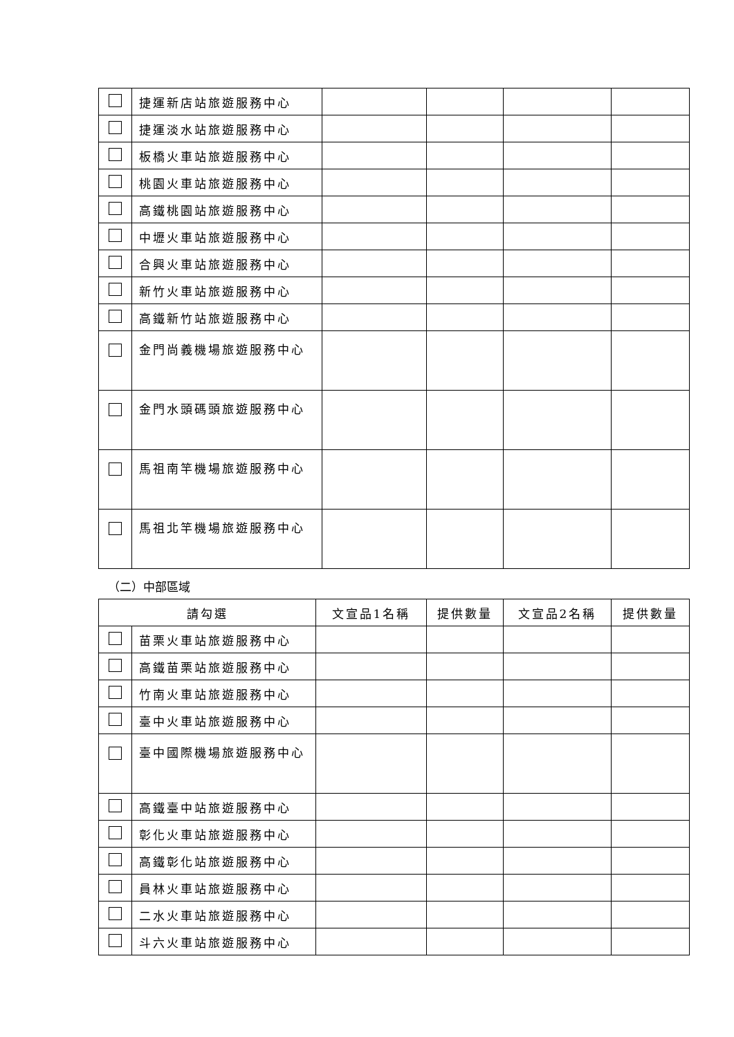| | 捷運新店站旅遊服務中心 | | | | |
| | 捷運淡水站旅遊服務中心 | | | | |
| | 板橋火車站旅遊服務中心 | | | | |
| | 桃園火車站旅遊服務中心 | | | | |
| | 高鐵桃園站旅遊服務中心 | | | | |
| | 中壢火車站旅遊服務中心 | | | | |
| | 合興火車站旅遊服務中心 | | | | |
| | 新竹火車站旅遊服務中心 | | | | |
| | 高鐵新竹站旅遊服務中心 | | | | |
| | 金門尚義機場旅遊服務中心 | | | | |
| | 金門水頭碼頭旅遊服務中心 | | | | |
| | 馬祖南竿機場旅遊服務中心 | | | | |
| | 馬祖北竿機場旅遊服務中心 | | | | |
（二）中部區域
| 請勾選 | | 文宣品1名稱 | 提供數量 | 文宣品2名稱 | 提供數量 |
| --- | --- | --- | --- | --- | --- |
| | 苗栗火車站旅遊服務中心 | | | | |
| | 高鐵苗栗站旅遊服務中心 | | | | |
| | 竹南火車站旅遊服務中心 | | | | |
| | 臺中火車站旅遊服務中心 | | | | |
| | 臺中國際機場旅遊服務中心 | | | | |
| | 高鐵臺中站旅遊服務中心 | | | | |
| | 彰化火車站旅遊服務中心 | | | | |
| | 高鐵彰化站旅遊服務中心 | | | | |
| | 員林火車站旅遊服務中心 | | | | |
| | 二水火車站旅遊服務中心 | | | | |
| | 斗六火車站旅遊服務中心 | | | | |